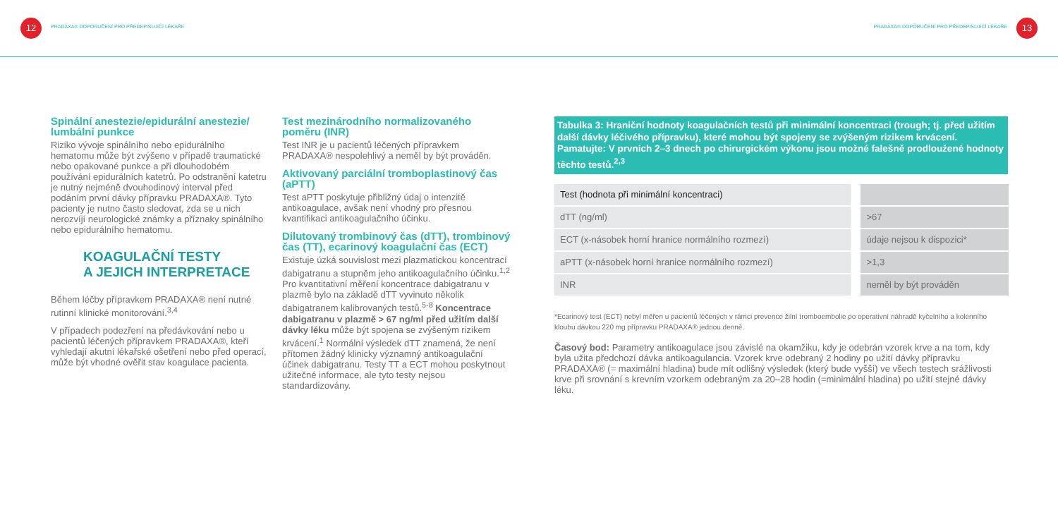12
PRADAXA® DOPORUČENÍ PRO PŘEDEPISUJÍCÍ LÉKAŘE
PRADAXA® DOPORUČENÍ PRO PŘEDEPISUJÍCÍ LÉKAŘE
13
Spinální anestezie/epidurální anestezie/ lumbální punkce
Riziko vývoje spinálního nebo epidurálního hematomu může být zvýšeno v případě traumatické nebo opakované punkce a při dlouhodobém používání epidurálních katetrů. Po odstranění katetru je nutný nejméně dvouhodinový interval před podáním první dávky přípravku PRADAXA®. Tyto pacienty je nutno často sledovat, zda se u nich nerozvíjí neurologické známky a příznaky spinálního nebo epidurálního hematomu.
KOAGULAČNÍ TESTY
A JEJICH INTERPRETACE
Během léčby přípravkem PRADAXA® není nutné rutinní klinické monitorování.<sup>3,4</sup>
V případech podezření na předávkování nebo u pacientů léčených přípravkem PRADAXA®, kteří vyhledají akutní lékařské ošetření nebo před operací, může být vhodné ověřit stav koagulace pacienta.
Test mezinárodního normalizovaného poměru (INR)
Test INR je u pacientů léčených přípravkem PRADAXA® nespolehlivý a neměl by být prováděn.
Aktivovaný parciální tromboplastinový čas (aPTT)
Test aPTT poskytuje přibližný údaj o intenzitě antikoagulace, avšak není vhodný pro přesnou kvantifikaci antikoagulačního účinku.
Dilutovaný trombinový čas (dTT), trombinový čas (TT), ecarinový koagulační čas (ECT)
Existuje úzká souvislost mezi plazmatickou koncentrací dabigatranu a stupněm jeho antikoagulačního účinku.<sup>1,2</sup> Pro kvantitativní měření koncentrace dabigatranu v plazmě bylo na základě dTT vyvinuto několik dabigatranem kalibrovaných testů.<sup>5-8</sup> Koncentrace dabigatranu v plazmě > 67 ng/ml před užitím další dávky léku může být spojena se zvýšeným rizikem krvácení.<sup>1</sup> Normální výsledek dTT znamená, že není přítomen žádný klinicky významný antikoagulační účinek dabigatranu. Testy TT a ECT mohou poskytnout užitečné informace, ale tyto testy nejsou standardizovány.
Tabulka 3: Hraniční hodnoty koagulačních testů při minimální koncentraci (trough; tj. před užitím další dávky léčivého přípravku), které mohou být spojeny se zvýšeným rizikem krvácení. Pamatujte: V prvních 2–3 dnech po chirurgickém výkonu jsou možné falešně prodloužené hodnoty těchto testů.<sup>2,3</sup>
| Test (hodnota při minimální koncentraci) | |
| --- | --- |
| dTT (ng/ml) | >67 |
| ECT (x-násobek horní hranice normálního rozmezí) | údaje nejsou k dispozici* |
| aPTT (x-násobek horní hranice normálního rozmezí) | >1,3 |
| INR | neměl by být prováděn |
*Ecarinový test (ECT) nebyl měřen u pacientů léčených v rámci prevence žilní tromboembolie po operativní náhradě kyčelního a kolenního kloubu dávkou 220 mg přípravku PRADAXA® jednou denně.
Časový bod: Parametry antikoagulace jsou závislé na okamžiku, kdy je odebrán vzorek krve a na tom, kdy byla užita předchozí dávka antikoagulancia. Vzorek krve odebraný 2 hodiny po užití dávky přípravku PRADAXA® (= maximální hladina) bude mít odlišný výsledek (který bude vyšší) ve všech testech srážlivosti krve při srovnání s krevním vzorkem odebraným za 20–28 hodin (=minimální hladina) po užití stejné dávky léku.